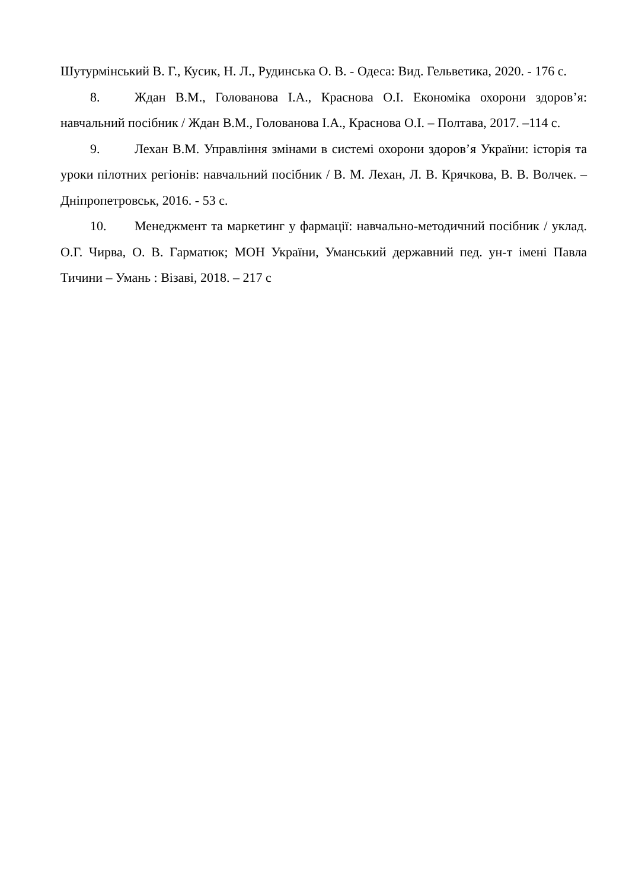Шутурмінський В. Г., Кусик, Н. Л., Рудинська О. В. - Одеса: Вид. Гельветика, 2020. - 176 с.
8. Ждан В.М., Голованова І.А., Краснова О.І. Економіка охорони здоров’я: навчальний посібник / Ждан В.М., Голованова І.А., Краснова О.І. – Полтава, 2017. –114 с.
9. Лехан В.М. Управління змінами в системі охорони здоров’я України: історія та уроки пілотних регіонів: навчальний посібник / В. М. Лехан, Л. В. Крячкова, В. В. Волчек. – Дніпропетровськ, 2016. - 53 с.
10. Менеджмент та маркетинг у фармації: навчально-методичний посібник / уклад. О.Г. Чирва, О. В. Гарматюк; МОН України, Уманський державний пед. ун-т імені Павла Тичини – Умань : Візаві, 2018. – 217 с